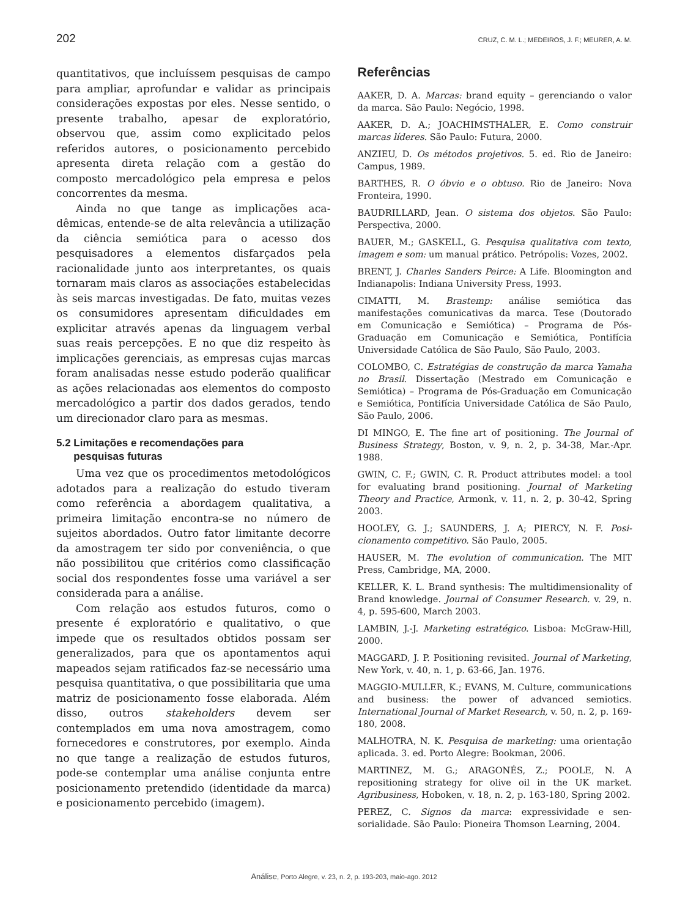202 CRUZ, C. M. L.; MEDEIROS, J. F.; MEURER, A. M.
quantitativos, que incluíssem pesquisas de campo para ampliar, aprofundar e validar as principais considerações expostas por eles. Nesse sentido, o presente trabalho, apesar de exploratório, observou que, assim como explicitado pelos referidos autores, o posicionamento percebido apresenta direta relação com a gestão do composto mercado­lógico pela empresa e pelos concorrentes da mesma.
Ainda no que tange as implicações aca­dêmicas, entende-se de alta relevância a utilização da ciência semiótica para o acesso dos pesquisadores a elementos disfarçados pela racionalidade junto aos interpretantes, os quais tornaram mais claros as associações estabelecidas às seis marcas investigadas. De fato, muitas vezes os consumidores apresentam dificuldades em explicitar através apenas da linguagem verbal suas reais percepções. E no que diz respeito às implicações gerenciais, as empresas cujas marcas foram analisadas nesse estudo poderão qualificar as ações relacionadas aos elementos do composto mercadológico a partir dos dados gerados, tendo um direcionador claro para as mesmas.
5.2 Limitações e recomendações para
pesquisas futuras
Uma vez que os procedimentos metodológicos adotados para a realização do estudo tiveram como referência a abordagem qualitativa, a primeira limitação encontra-se no número de sujeitos abordados. Outro fator limitante decorre da amostragem ter sido por conveniência, o que não possibilitou que critérios como classificação social dos respondentes fosse uma variável a ser considerada para a análise.
Com relação aos estudos futuros, como o presente é exploratório e qualitativo, o que impede que os resultados obtidos possam ser generalizados, para que os apontamentos aqui mapeados sejam ratificados faz-se necessário uma pesquisa quantitativa, o que possibilita­ria que uma matriz de posicionamento fosse elaborada. Além disso, outros stakeholders devem ser contemplados em uma nova amos­tragem, como fornecedores e construtores, por exemplo. Ainda no que tange a realização de estudos futuros, pode-se contemplar uma análise conjunta entre posicionamento pretendido (identidade da marca) e posicionamento per­cebido (imagem).
Referências
AAKER, D. A. Marcas: brand equity – gerenciando o valor da marca. São Paulo: Negócio, 1998.
AAKER, D. A.; JOACHIMSTHALER, E. Como construir marcas líderes. São Paulo: Futura, 2000.
ANZIEU, D. Os métodos projetivos. 5. ed. Rio de Janeiro: Campus, 1989.
BARTHES, R. O óbvio e o obtuso. Rio de Janeiro: Nova Fronteira, 1990.
BAUDRILLARD, Jean. O sistema dos objetos. São Paulo: Perspectiva, 2000.
BAUER, M.; GASKELL, G. Pesquisa qualitativa com texto, imagem e som: um manual prático. Petrópolis: Vozes, 2002.
BRENT, J. Charles Sanders Peirce: A Life. Bloomington and Indianapolis: Indiana University Press, 1993.
CIMATTI, M. Brastemp: análise semiótica das manifestações comunicativas da marca. Tese (Doutorado em Comunicação e Semiótica) – Programa de Pós-Graduação em Comunicação e Semiótica, Pontifícia Universidade Católica de São Paulo, São Paulo, 2003.
COLOMBO, C. Estratégias de construção da marca Yamaha no Brasil. Dissertação (Mestrado em Comuni­cação e Semiótica) – Programa de Pós-Graduação em Comunicação e Semiótica, Pontifícia Universidade Católica de São Paulo, São Paulo, 2006.
DI MINGO, E. The fine art of positioning. The Journal of Business Strategy, Boston, v. 9, n. 2, p. 34-38, Mar.-Apr. 1988.
GWIN, C. F.; GWIN, C. R. Product attributes model: a tool for evaluating brand positioning. Journal of Marketing Theory and Practice, Armonk, v. 11, n. 2, p. 30-42, Spring 2003.
HOOLEY, G. J.; SAUNDERS, J. A; PIERCY, N. F. Posi­cionamento competitivo. São Paulo, 2005.
HAUSER, M. The evolution of communication. The MIT Press, Cambridge, MA, 2000.
KELLER, K. L. Brand synthesis: The multidimensionality of Brand knowledge. Journal of Consumer Research. v. 29, n. 4, p. 595-600, March 2003.
LAMBIN, J.-J. Marketing estratégico. Lisboa: McGraw-Hill, 2000.
MAGGARD, J. P. Positioning revisited. Journal of Marketing, New York, v. 40, n. 1, p. 63-66, Jan. 1976.
MAGGIO-MULLER, K.; EVANS, M. Culture, commu­nications and business: the power of advanced semiotics. International Journal of Market Research, v. 50, n. 2, p. 169-180, 2008.
MALHOTRA, N. K. Pesquisa de marketing: uma orien­tação aplicada. 3. ed. Porto Alegre: Bookman, 2006.
MARTINEZ, M. G.; ARAGONÉS, Z.; POOLE, N. A repositioning strategy for olive oil in the UK market. Agribusiness, Hoboken, v. 18, n. 2, p. 163-180, Spring 2002.
PEREZ, C. Signos da marca: expressividade e sen­sorialidade. São Paulo: Pioneira Thomson Learning, 2004.
Análise, Porto Alegre, v. 23, n. 2, p. 193-203, maio-ago. 2012